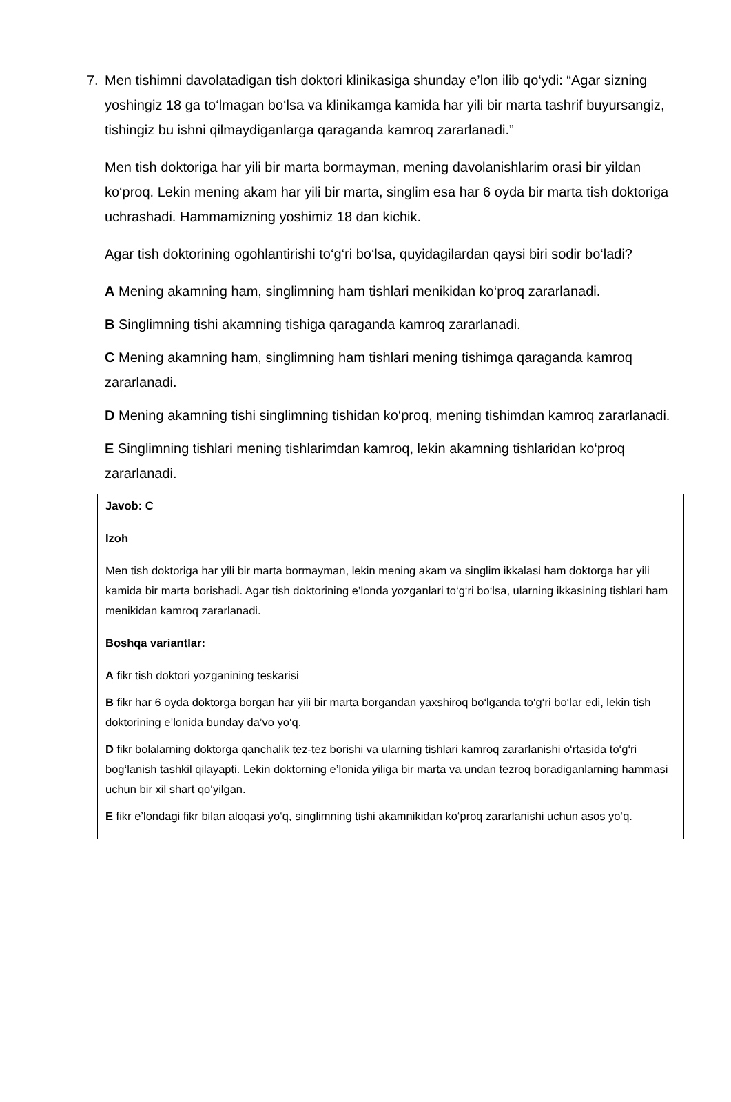7.
Men tishimni davolatadigan tish doktori klinikasiga shunday e’lon ilib qo‘ydi: “Agar sizning yoshingiz 18 ga to‘lmagan bo‘lsa va klinikamga kamida har yili bir marta tashrif buyursangiz, tishingiz bu ishni qilmaydiganlarga qaraganda kamroq zararlanadi.”
Men tish doktoriga har yili bir marta bormayman, mening davolanishlarim orasi bir yildan ko‘proq. Lekin mening akam har yili bir marta, singlim esa har 6 oyda bir marta tish doktoriga uchrashadi. Hammamizning yoshimiz 18 dan kichik.
Agar tish doktorining ogohlantirishi to‘g‘ri bo‘lsa, quyidagilardan qaysi biri sodir bo‘ladi?
A Mening akamning ham, singlimning ham tishlari menikidan ko‘proq zararlanadi.
B Singlimning tishi akamning tishiga qaraganda kamroq zararlanadi.
C Mening akamning ham, singlimning ham tishlari mening tishimga qaraganda kamroq zararlanadi.
D Mening akamning tishi singlimning tishidan ko‘proq, mening tishimdan kamroq zararlanadi.
E Singlimning tishlari mening tishlarimdan kamroq, lekin akamning tishlaridan ko‘proq zararlanadi.
Javob: C
Izoh
Men tish doktoriga har yili bir marta bormayman, lekin mening akam va singlim ikkalasi ham doktorga har yili kamida bir marta borishadi. Agar tish doktorining e’londa yozganlari to‘g‘ri bo‘lsa, ularning ikkasining tishlari ham menikidan kamroq zararlanadi.
Boshqa variantlar:
A fikr tish doktori yozganining teskarisi
B fikr har 6 oyda doktorga borgan har yili bir marta borgandan yaxshiroq bo‘lganda to‘g‘ri bo‘lar edi, lekin tish doktorining e’lonida bunday da’vo yo‘q.
D fikr bolalarning doktorga qanchalik tez-tez borishi va ularning tishlari kamroq zararlanishi o‘rtasida to‘g‘ri bog‘lanish tashkil qilayapti. Lekin doktorning e’lonida yiliga bir marta va undan tezroq boradiganlarning hammasi uchun bir xil shart qo‘yilgan.
E fikr e’londagi fikr bilan aloqasi yo‘q, singlimning tishi akamnikidan ko‘proq zararlanishi uchun asos yo‘q.